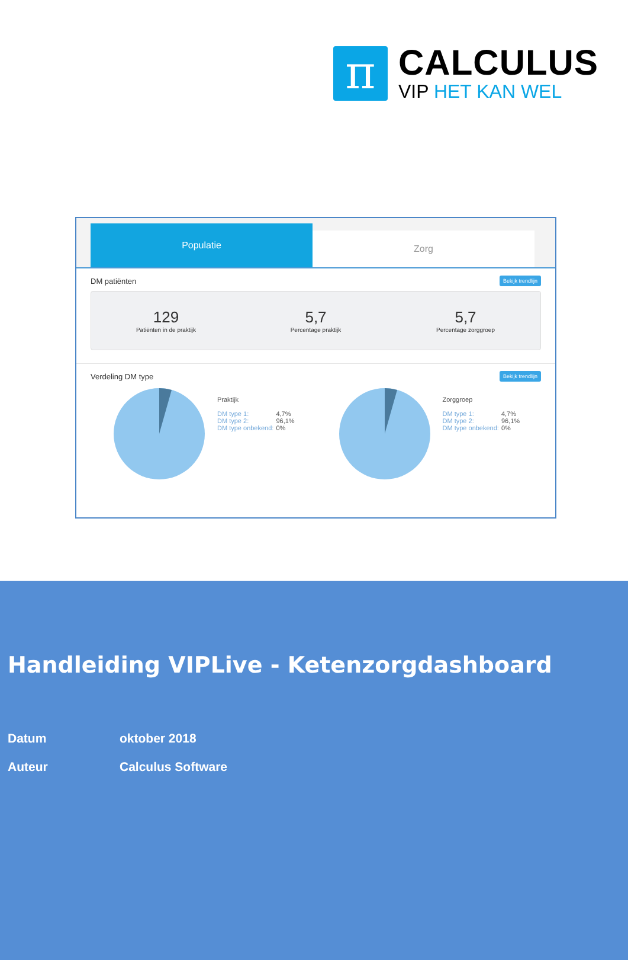π
CALCULUS
VIP HET KAN WEL
Populatie
Zorg
DM patiënten Bekijk trendlijn
129
Patiënten in de praktijk
5,7
Percentage praktijk
5,7
Percentage zorggroep
Verdeling DM type Bekijk trendlijn
Praktijk
| DM type 1: | 4,7% |
| DM type 2: | 96,1% |
| DM type onbekend: | 0% |
Zorggroep
| DM type 1: | 4,7% |
| DM type 2: | 96,1% |
| DM type onbekend: | 0% |
Handleiding VIPLive - Ketenzorgdashboard
Datum oktober 2018
Auteur Calculus Software